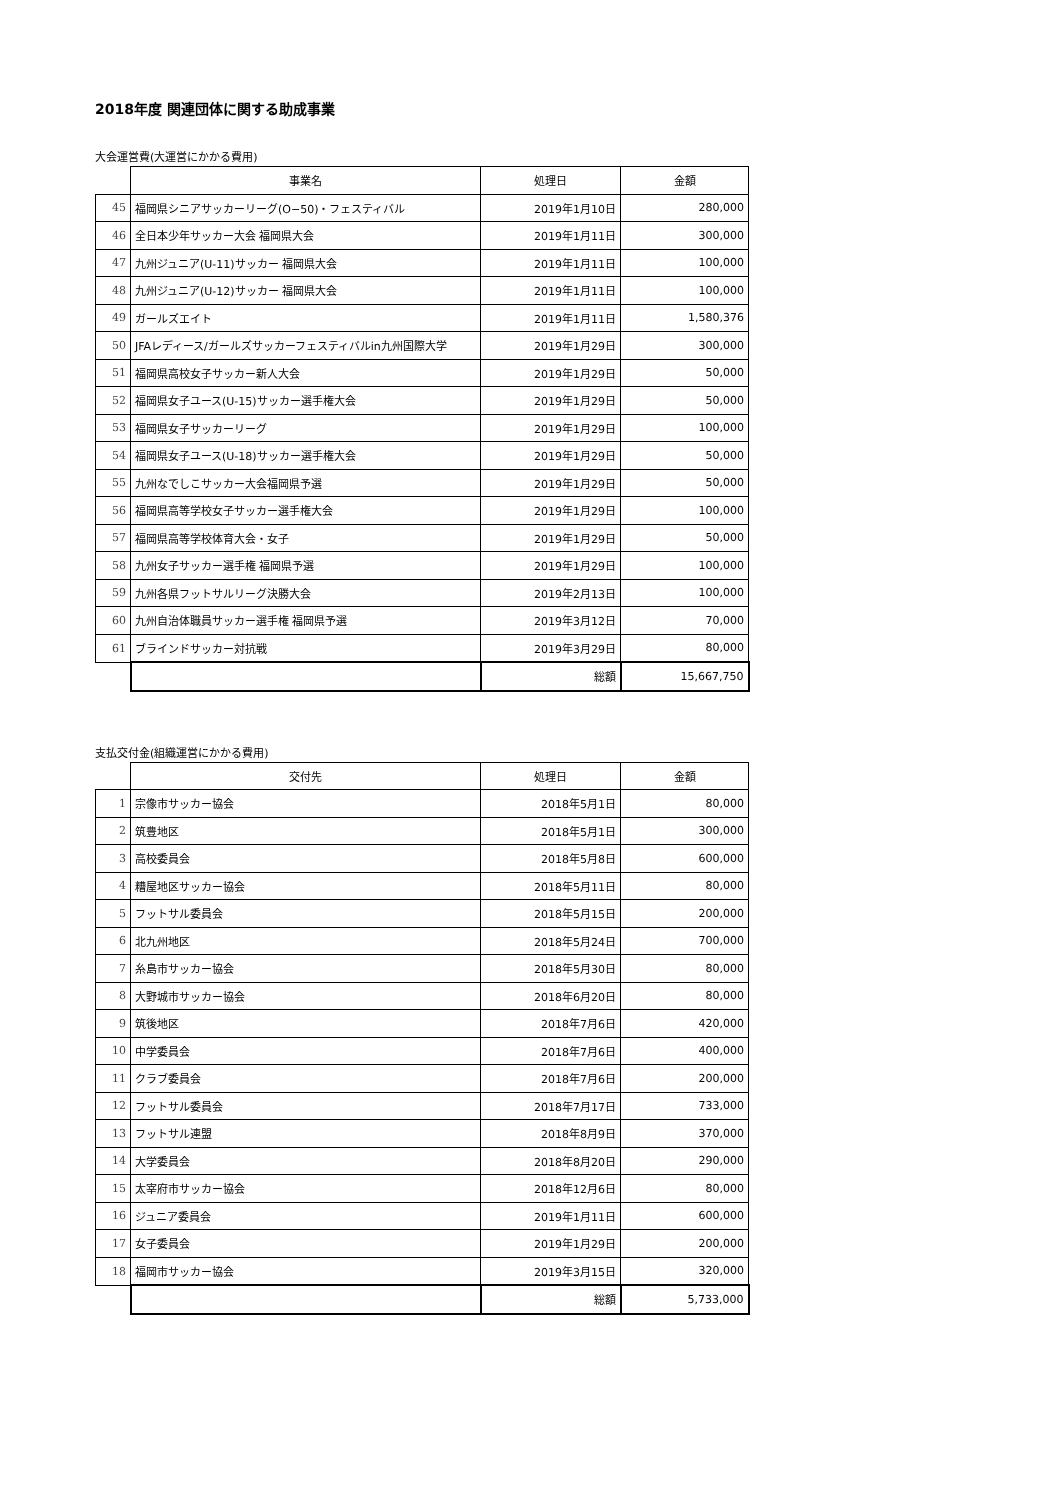2018年度 関連団体に関する助成事業
大会運営費(大運営にかかる費用)
| | 事業名 | 処理日 | 金額 |
| --- | --- | --- | --- |
| 45 | 福岡県シニアサッカーリーグ(O−50)・フェスティバル | 2019年1月10日 | 280,000 |
| 46 | 全日本少年サッカー大会 福岡県大会 | 2019年1月11日 | 300,000 |
| 47 | 九州ジュニア(U-11)サッカー 福岡県大会 | 2019年1月11日 | 100,000 |
| 48 | 九州ジュニア(U-12)サッカー 福岡県大会 | 2019年1月11日 | 100,000 |
| 49 | ガールズエイト | 2019年1月11日 | 1,580,376 |
| 50 | JFAレディース/ガールズサッカーフェスティバルin九州国際大学 | 2019年1月29日 | 300,000 |
| 51 | 福岡県高校女子サッカー新人大会 | 2019年1月29日 | 50,000 |
| 52 | 福岡県女子ユース(U-15)サッカー選手権大会 | 2019年1月29日 | 50,000 |
| 53 | 福岡県女子サッカーリーグ | 2019年1月29日 | 100,000 |
| 54 | 福岡県女子ユース(U-18)サッカー選手権大会 | 2019年1月29日 | 50,000 |
| 55 | 九州なでしこサッカー大会福岡県予選 | 2019年1月29日 | 50,000 |
| 56 | 福岡県高等学校女子サッカー選手権大会 | 2019年1月29日 | 100,000 |
| 57 | 福岡県高等学校体育大会・女子 | 2019年1月29日 | 50,000 |
| 58 | 九州女子サッカー選手権 福岡県予選 | 2019年1月29日 | 100,000 |
| 59 | 九州各県フットサルリーグ決勝大会 | 2019年2月13日 | 100,000 |
| 60 | 九州自治体職員サッカー選手権 福岡県予選 | 2019年3月12日 | 70,000 |
| 61 | ブラインドサッカー対抗戦 | 2019年3月29日 | 80,000 |
| | | 総額 | 15,667,750 |
支払交付金(組織運営にかかる費用)
| | 交付先 | 処理日 | 金額 |
| --- | --- | --- | --- |
| 1 | 宗像市サッカー協会 | 2018年5月1日 | 80,000 |
| 2 | 筑豊地区 | 2018年5月1日 | 300,000 |
| 3 | 高校委員会 | 2018年5月8日 | 600,000 |
| 4 | 糟屋地区サッカー協会 | 2018年5月11日 | 80,000 |
| 5 | フットサル委員会 | 2018年5月15日 | 200,000 |
| 6 | 北九州地区 | 2018年5月24日 | 700,000 |
| 7 | 糸島市サッカー協会 | 2018年5月30日 | 80,000 |
| 8 | 大野城市サッカー協会 | 2018年6月20日 | 80,000 |
| 9 | 筑後地区 | 2018年7月6日 | 420,000 |
| 10 | 中学委員会 | 2018年7月6日 | 400,000 |
| 11 | クラブ委員会 | 2018年7月6日 | 200,000 |
| 12 | フットサル委員会 | 2018年7月17日 | 733,000 |
| 13 | フットサル連盟 | 2018年8月9日 | 370,000 |
| 14 | 大学委員会 | 2018年8月20日 | 290,000 |
| 15 | 太宰府市サッカー協会 | 2018年12月6日 | 80,000 |
| 16 | ジュニア委員会 | 2019年1月11日 | 600,000 |
| 17 | 女子委員会 | 2019年1月29日 | 200,000 |
| 18 | 福岡市サッカー協会 | 2019年3月15日 | 320,000 |
| | | 総額 | 5,733,000 |